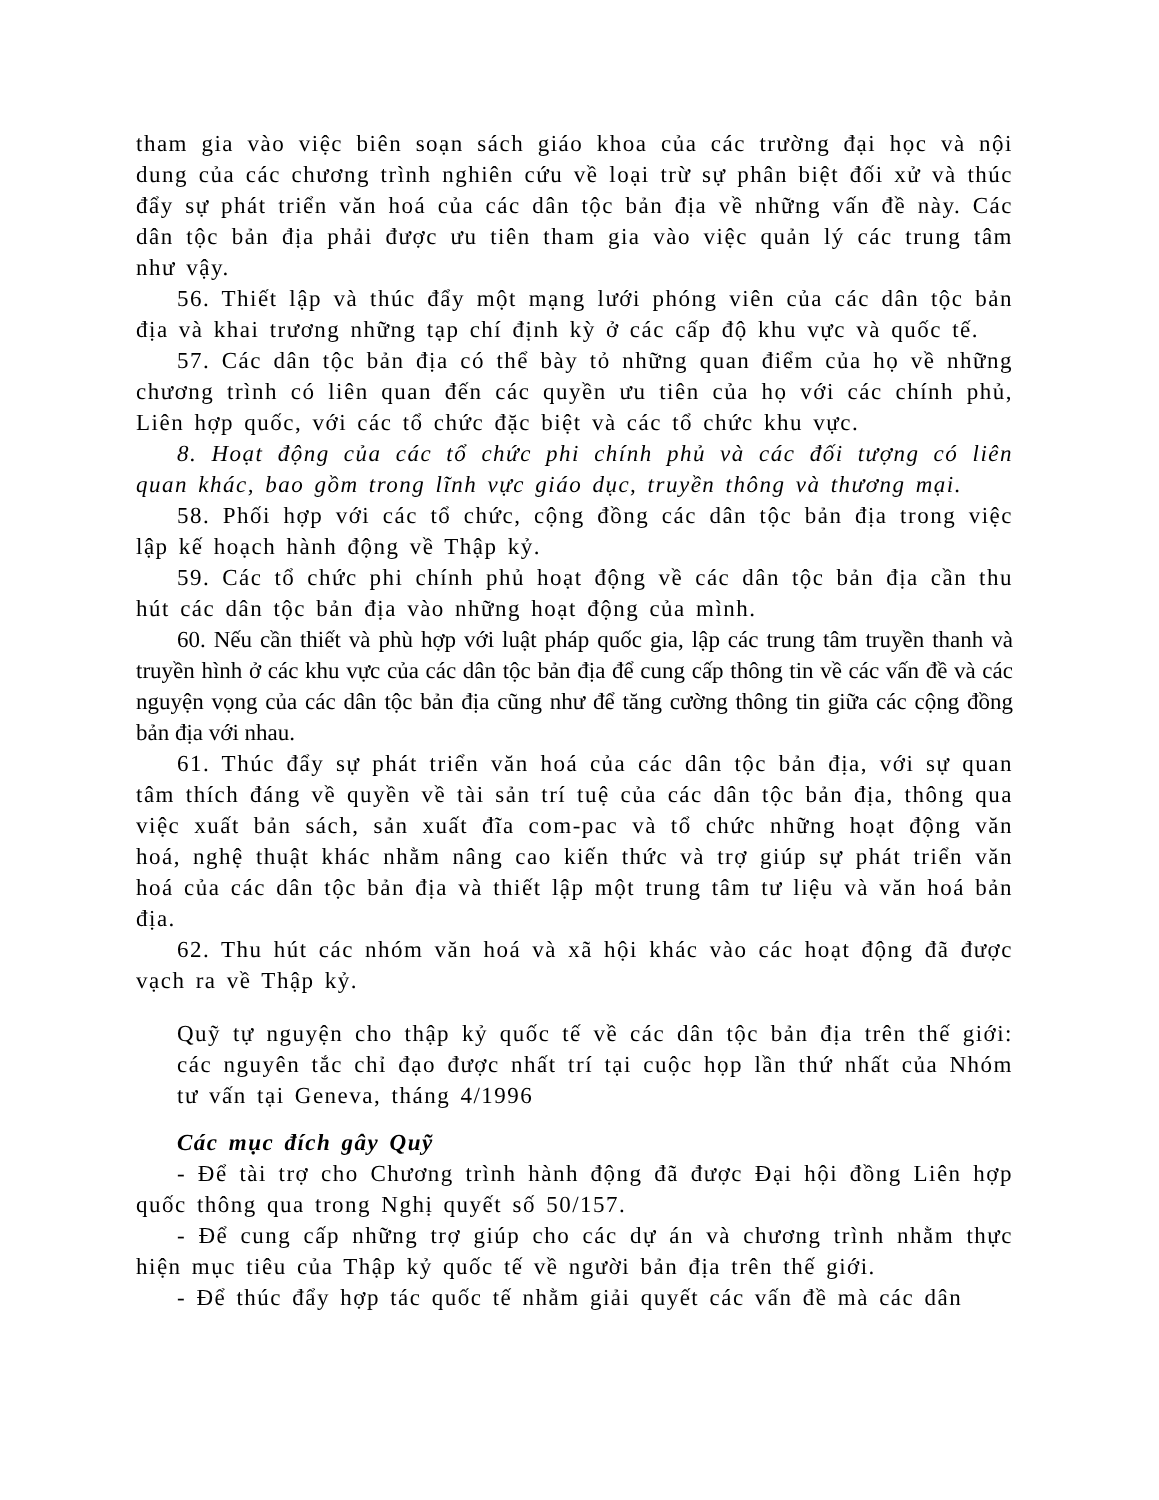tham gia vào việc biên soạn sách giáo khoa của các trường đại học và nội dung của các chương trình nghiên cứu về loại trừ sự phân biệt đối xử và thúc đẩy sự phát triển văn hoá của các dân tộc bản địa về những vấn đề này. Các dân tộc bản địa phải được ưu tiên tham gia vào việc quản lý các trung tâm như vậy.
56. Thiết lập và thúc đẩy một mạng lưới phóng viên của các dân tộc bản địa và khai trương những tạp chí định kỳ ở các cấp độ khu vực và quốc tế.
57. Các dân tộc bản địa có thể bày tỏ những quan điểm của họ về những chương trình có liên quan đến các quyền ưu tiên của họ với các chính phủ, Liên hợp quốc, với các tổ chức đặc biệt và các tổ chức khu vực.
8. Hoạt động của các tổ chức phi chính phủ và các đối tượng có liên quan khác, bao gồm trong lĩnh vực giáo dục, truyền thông và thương mại.
58. Phối hợp với các tổ chức, cộng đồng các dân tộc bản địa trong việc lập kế hoạch hành động về Thập kỷ.
59. Các tổ chức phi chính phủ hoạt động về các dân tộc bản địa cần thu hút các dân tộc bản địa vào những hoạt động của mình.
60. Nếu cần thiết và phù hợp với luật pháp quốc gia, lập các trung tâm truyền thanh và truyền hình ở các khu vực của các dân tộc bản địa để cung cấp thông tin về các vấn đề và các nguyện vọng của các dân tộc bản địa cũng như để tăng cường thông tin giữa các cộng đồng bản địa với nhau.
61. Thúc đẩy sự phát triển văn hoá của các dân tộc bản địa, với sự quan tâm thích đáng về quyền về tài sản trí tuệ của các dân tộc bản địa, thông qua việc xuất bản sách, sản xuất đĩa com-pac và tổ chức những hoạt động văn hoá, nghệ thuật khác nhằm nâng cao kiến thức và trợ giúp sự phát triển văn hoá của các dân tộc bản địa và thiết lập một trung tâm tư liệu và văn hoá bản địa.
62. Thu hút các nhóm văn hoá và xã hội khác vào các hoạt động đã được vạch ra về Thập kỷ.
Quỹ tự nguyện cho thập kỷ quốc tế về các dân tộc bản địa trên thế giới: các nguyên tắc chỉ đạo được nhất trí tại cuộc họp lần thứ nhất của Nhóm tư vấn tại Geneva, tháng 4/1996
Các mục đích gây Quỹ
- Để tài trợ cho Chương trình hành động đã được Đại hội đồng Liên hợp quốc thông qua trong Nghị quyết số 50/157.
- Để cung cấp những trợ giúp cho các dự án và chương trình nhằm thực hiện mục tiêu của Thập kỷ quốc tế về người bản địa trên thế giới.
- Để thúc đẩy hợp tác quốc tế nhằm giải quyết các vấn đề mà các dân